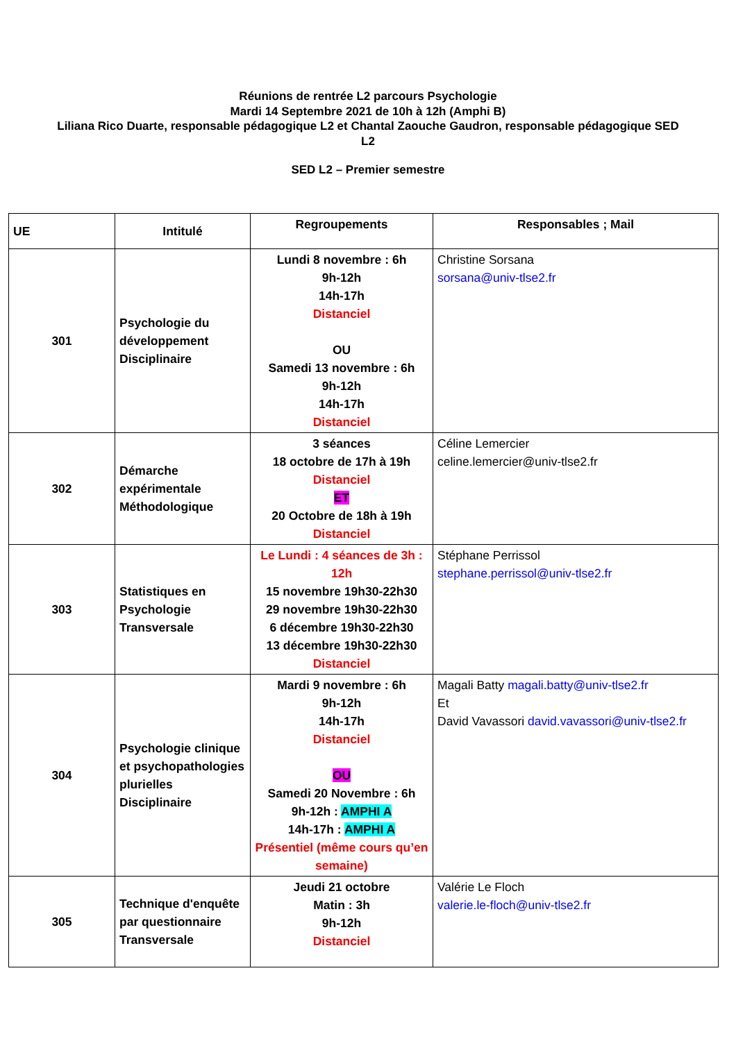Réunions de rentrée L2 parcours Psychologie
Mardi 14 Septembre 2021 de 10h à 12h (Amphi B)
Liliana Rico Duarte, responsable pédagogique L2 et Chantal Zaouche Gaudron, responsable pédagogique SED L2
SED L2 – Premier semestre
| UE | Intitulé | Regroupements | Responsables ; Mail |
| --- | --- | --- | --- |
| 301 | Psychologie du développement Disciplinaire | Lundi 8 novembre : 6h 9h-12h 14h-17h Distanciel OU Samedi 13 novembre : 6h 9h-12h 14h-17h Distanciel | Christine Sorsana sorsana@univ-tlse2.fr |
| 302 | Démarche expérimentale Méthodologique | 3 séances 18 octobre de 17h à 19h Distanciel ET 20 Octobre de 18h à 19h Distanciel | Céline Lemercier celine.lemercier@univ-tlse2.fr |
| 303 | Statistiques en Psychologie Transversale | Le Lundi : 4 séances de 3h : 12h 15 novembre 19h30-22h30 29 novembre 19h30-22h30 6 décembre 19h30-22h30 13 décembre 19h30-22h30 Distanciel | Stéphane Perrissol stephane.perrissol@univ-tlse2.fr |
| 304 | Psychologie clinique et psychopathologies plurielles Disciplinaire | Mardi 9 novembre : 6h 9h-12h 14h-17h Distanciel OU Samedi 20 Novembre : 6h 9h-12h : AMPHI A 14h-17h : AMPHI A Présentiel (même cours qu’en semaine) | Magali Batty magali.batty@univ-tlse2.fr Et David Vavassori david.vavassori@univ-tlse2.fr |
| 305 | Technique d'enquête par questionnaire Transversale | Jeudi 21 octobre Matin : 3h 9h-12h Distanciel | Valérie Le Floch valerie.le-floch@univ-tlse2.fr |